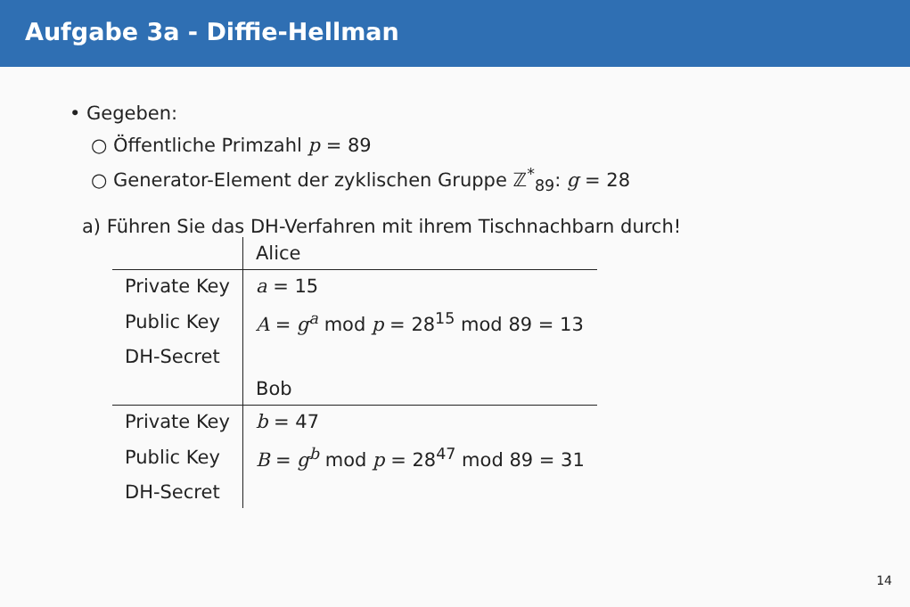Aufgabe 3a - Diffie-Hellman
• Gegeben:
○ Öffentliche Primzahl p = 89
○ Generator-Element der zyklischen Gruppe ℤ<sup>*</sup><sub>89</sub>: g = 28
a) Führen Sie das DH-Verfahren mit ihrem Tischnachbarn durch!
| | Alice |
| Private Key | a = 15 |
| Public Key | A = g<sup>a</sup> mod p = 28<sup>15</sup> mod 89 = 13 |
| DH-Secret | |
| | Bob |
| Private Key | b = 47 |
| Public Key | B = g<sup>b</sup> mod p = 28<sup>47</sup> mod 89 = 31 |
| DH-Secret | |
14